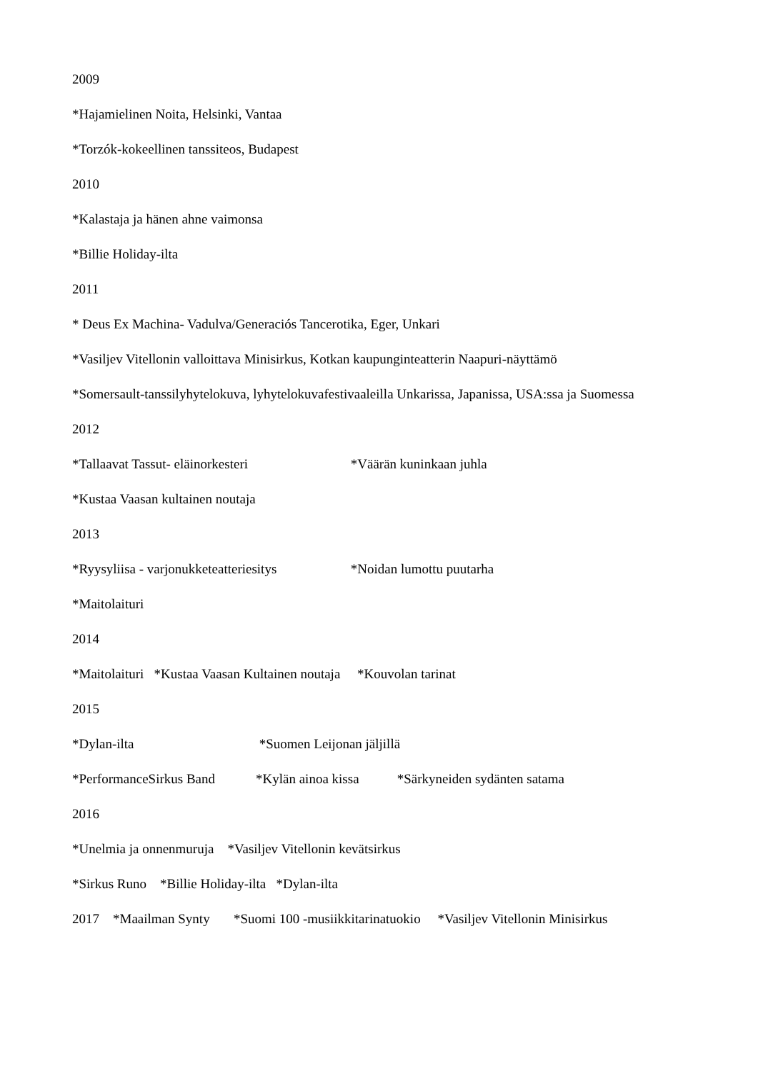2009
*Hajamielinen Noita, Helsinki, Vantaa
*Torzók-kokeellinen tanssiteos, Budapest
2010
*Kalastaja ja hänen ahne vaimonsa
*Billie Holiday-ilta
2011
* Deus Ex Machina- Vadulva/Generaciós Tancerotika, Eger, Unkari
*Vasiljev Vitellonin valloittava Minisirkus, Kotkan kaupunginteatterin Naapuri-näyttämö
*Somersault-tanssilyhytelokuva, lyhytelokuvafestivaaleilla Unkarissa, Japanissa, USA:ssa ja Suomessa
2012
*Tallaavat Tassut- eläinorkesteri *Väärän kuninkaan juhla
*Kustaa Vaasan kultainen noutaja
2013
*Ryysyliisa - varjonukketeatteriesitys *Noidan lumottu puutarha
*Maitolaituri
2014
*Maitolaituri *Kustaa Vaasan Kultainen noutaja *Kouvolan tarinat
2015
*Dylan-ilta *Suomen Leijonan jäljillä
*PerformanceSirkus Band *Kylän ainoa kissa *Särkyneiden sydänten satama
2016
*Unelmia ja onnenmuruja *Vasiljev Vitellonin kevätsirkus
*Sirkus Runo *Billie Holiday-ilta *Dylan-ilta
2017 *Maailman Synty *Suomi 100 -musiikkitarinatuokio *Vasiljev Vitellonin Minisirkus